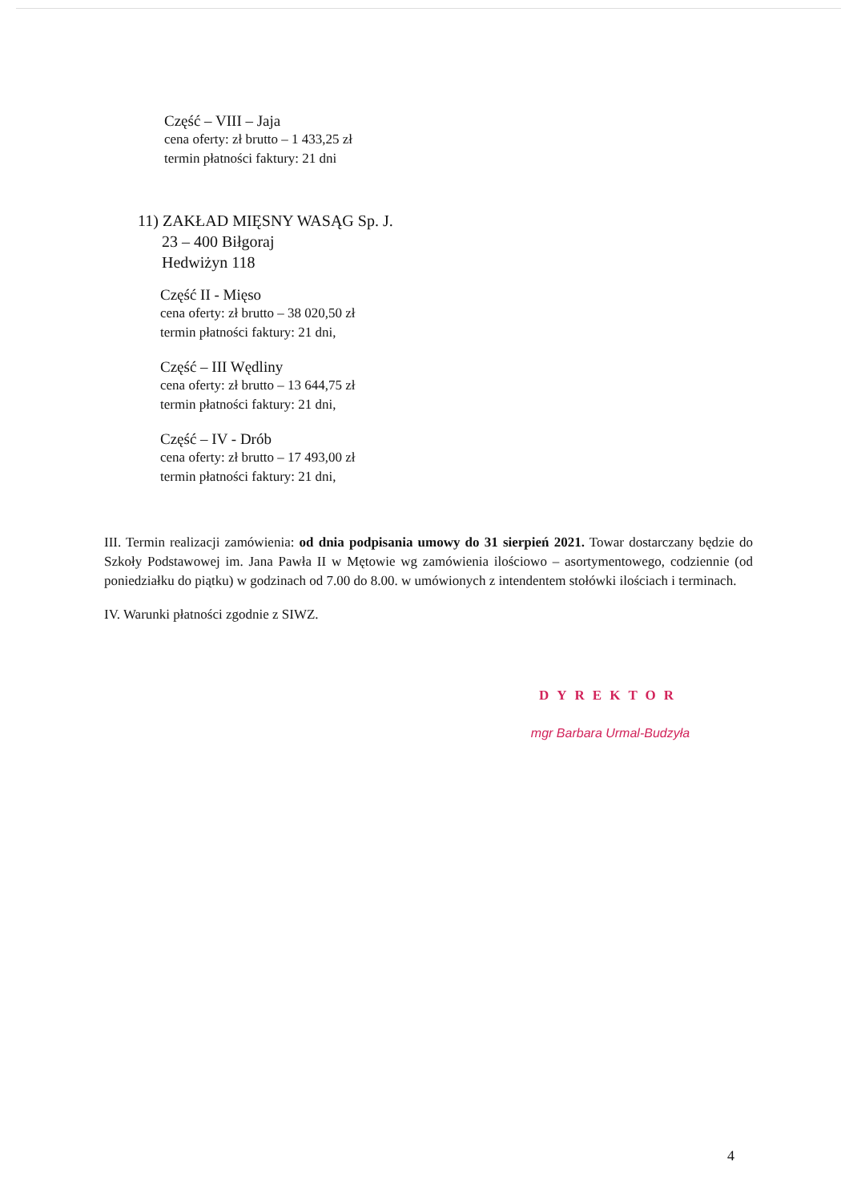Część – VIII – Jaja
cena oferty: zł brutto – 1 433,25 zł
termin płatności faktury: 21 dni
11) ZAKŁAD MIĘSNY WASĄG Sp. J.
23 – 400 Biłgoraj
Hedwiżyn 118
Część II - Mięso
cena oferty: zł brutto – 38 020,50 zł
termin płatności faktury: 21 dni,
Część – III Wędliny
cena oferty: zł brutto – 13 644,75 zł
termin płatności faktury: 21 dni,
Część – IV - Drób
cena oferty: zł brutto – 17 493,00 zł
termin płatności faktury: 21 dni,
III. Termin realizacji zamówienia: od dnia podpisania umowy do 31 sierpień 2021. Towar dostarczany będzie do Szkoły Podstawowej im. Jana Pawła II w Mętowie wg zamówienia ilościowo – asortymentowego, codziennie (od poniedziałku do piątku) w godzinach od 7.00 do 8.00. w umówionych z intendentem stołówki ilościach i terminach.
IV. Warunki płatności zgodnie z SIWZ.
DYREKTOR
mgr Barbara Urmal-Budzyła
4